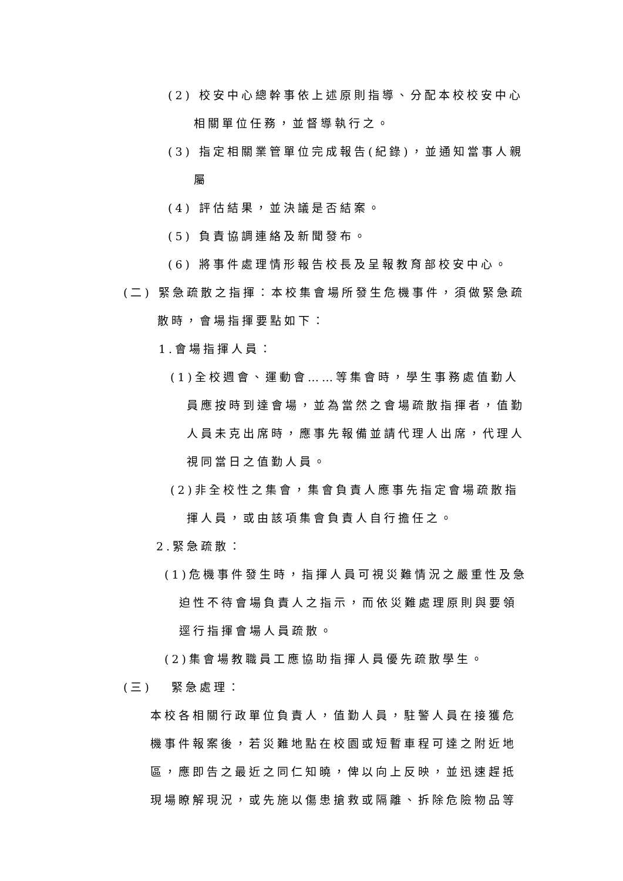(2) 校安中心總幹事依上述原則指導、分配本校校安中心
相關單位任務，並督導執行之。
(3) 指定相關業管單位完成報告(紀錄)，並通知當事人親
屬
(4) 評估結果，並決議是否結案。
(5) 負責協調連絡及新聞發布。
(6) 將事件處理情形報告校長及呈報教育部校安中心。
(二) 緊急疏散之指揮：本校集會場所發生危機事件，須做緊急疏
散時，會場指揮要點如下：
1.會場指揮人員：
(1)全校週會、運動會……等集會時，學生事務處值勤人
員應按時到達會場，並為當然之會場疏散指揮者，值勤
人員未克出席時，應事先報備並請代理人出席，代理人
視同當日之值勤人員。
(2)非全校性之集會，集會負責人應事先指定會場疏散指
揮人員，或由該項集會負責人自行擔任之。
2.緊急疏散：
(1)危機事件發生時，指揮人員可視災難情況之嚴重性及急
迫性不待會場負責人之指示，而依災難處理原則與要領
逕行指揮會場人員疏散。
(2)集會場教職員工應協助指揮人員優先疏散學生。
(三) 緊急處理：
本校各相關行政單位負責人，值勤人員，駐警人員在接獲危
機事件報案後，若災難地點在校園或短暫車程可達之附近地
區，應即告之最近之同仁知曉，俾以向上反映，並迅速趕抵
現場瞭解現況，或先施以傷患搶救或隔離、拆除危險物品等